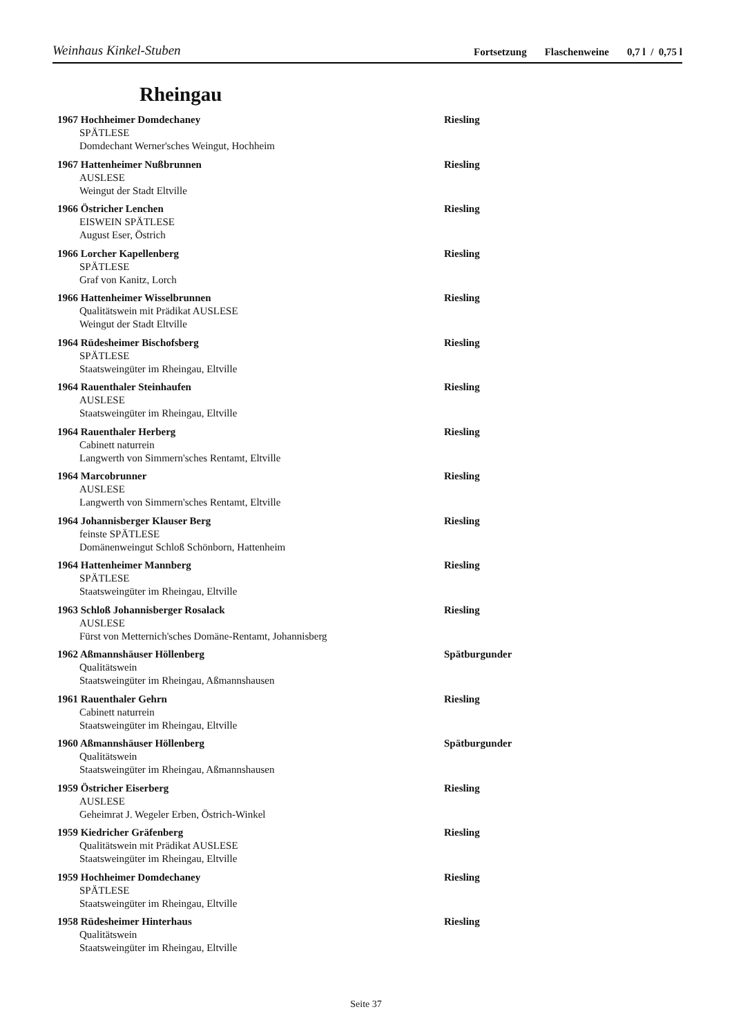Weinhaus Kinkel-Stuben
Fortsetzung Flaschenweine 0,7 l / 0,75 l
Rheingau
1967 Hochheimer Domdechaney Riesling
SPÄTLESE
Domdechant Werner'sches Weingut, Hochheim
1967 Hattenheimer Nußbrunnen Riesling
AUSLESE
Weingut der Stadt Eltville
1966 Östricher Lenchen Riesling
EISWEIN SPÄTLESE
August Eser, Östrich
1966 Lorcher Kapellenberg Riesling
SPÄTLESE
Graf von Kanitz, Lorch
1966 Hattenheimer Wisselbrunnen Riesling
Qualitätswein mit Prädikat AUSLESE
Weingut der Stadt Eltville
1964 Rüdesheimer Bischofsberg Riesling
SPÄTLESE
Staatsweingüter im Rheingau, Eltville
1964 Rauenthaler Steinhaufen Riesling
AUSLESE
Staatsweingüter im Rheingau, Eltville
1964 Rauenthaler Herberg Riesling
Cabinett naturrein
Langwerth von Simmern'sches Rentamt, Eltville
1964 Marcobrunner Riesling
AUSLESE
Langwerth von Simmern'sches Rentamt, Eltville
1964 Johannisberger Klauser Berg Riesling
feinste SPÄTLESE
Domänenweingut Schloß Schönborn, Hattenheim
1964 Hattenheimer Mannberg Riesling
SPÄTLESE
Staatsweingüter im Rheingau, Eltville
1963 Schloß Johannisberger Rosalack Riesling
AUSLESE
Fürst von Metternich'sches Domäne-Rentamt, Johannisberg
1962 Aßmannshäuser Höllenberg Spätburgunder
Qualitätswein
Staatsweingüter im Rheingau, Aßmannshausen
1961 Rauenthaler Gehrn Riesling
Cabinett naturrein
Staatsweingüter im Rheingau, Eltville
1960 Aßmannshäuser Höllenberg Spätburgunder
Qualitätswein
Staatsweingüter im Rheingau, Aßmannshausen
1959 Östricher Eiserberg Riesling
AUSLESE
Geheimrat J. Wegeler Erben, Östrich-Winkel
1959 Kiedricher Gräfenberg Riesling
Qualitätswein mit Prädikat AUSLESE
Staatsweingüter im Rheingau, Eltville
1959 Hochheimer Domdechaney Riesling
SPÄTLESE
Staatsweingüter im Rheingau, Eltville
1958 Rüdesheimer Hinterhaus Riesling
Qualitätswein
Staatsweingüter im Rheingau, Eltville
Seite 37